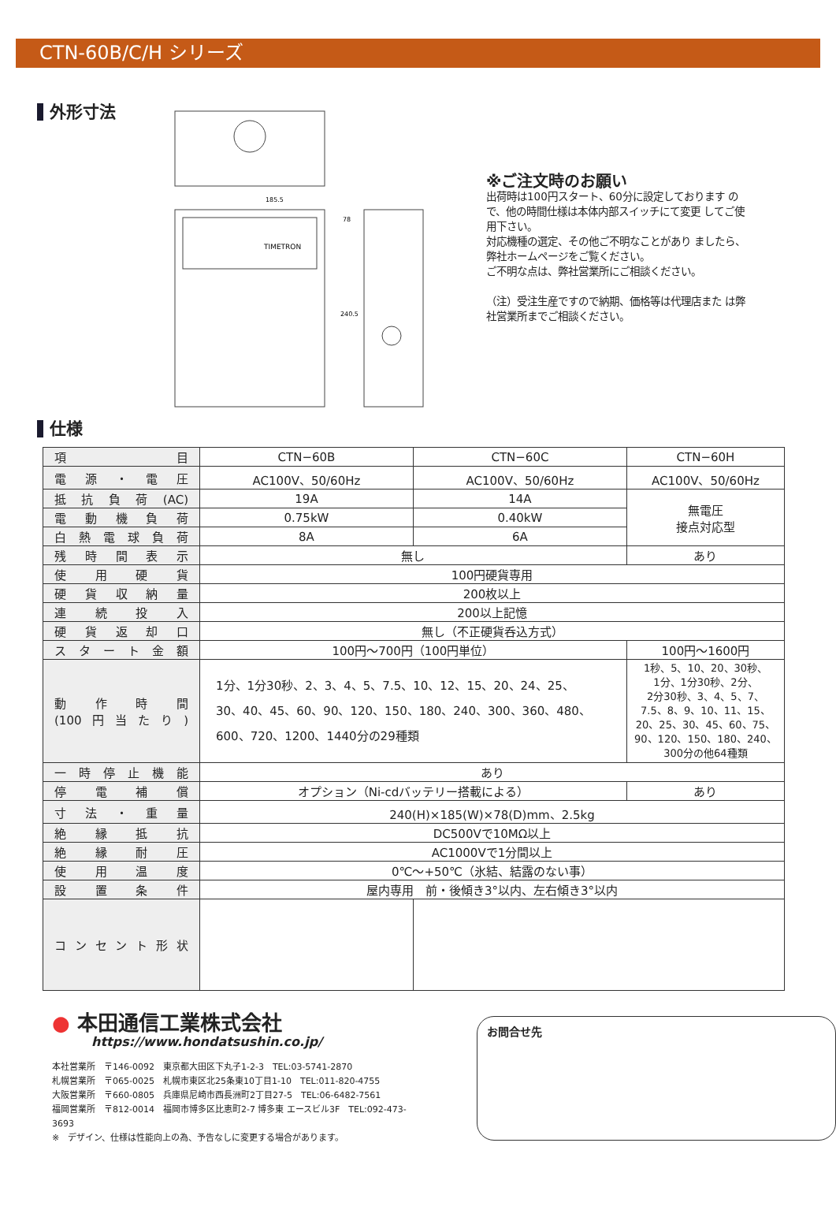CTN-60B/C/H シリーズ
外形寸法
185.5
TIMETRON
78
240.5
※ご注文時のお願い
出荷時は100円スタート、60分に設定しております ので、他の時間仕様は本体内部スイッチにて変更 してご使用下さい。
対応機種の選定、その他ご不明なことがあり ましたら、弊社ホームページをご覧ください。
ご不明な点は、弊社営業所にご相談ください。
（注）受注生産ですので納期、価格等は代理店また は弊社営業所までご相談ください。
仕様
| 項目 | CTN−60B | CTN−60C | CTN−60H |
| 電源・電圧 | AC100V、50/60Hz | AC100V、50/60Hz | AC100V、50/60Hz |
| 抵抗負荷(AC) | 19A | 14A | 無電圧 接点対応型 |
| 電動機負荷 | 0.75kW | 0.40kW | |
| 白熱電球負荷 | 8A | 6A | |
| 残時間表示 | 無し | | あり |
| 使用硬貨 | 100円硬貨専用 | | |
| 硬貨収納量 | 200枚以上 | | |
| 連続投入 | 200以上記憶 | | |
| 硬貨返却口 | 無し（不正硬貨呑込方式） | | |
| スタート金額 | 100円〜700円（100円単位） | | 100円〜1600円 |
| 動作時間 (100円当たり) | 1分、1分30秒、2、3、4、5、7.5、10、12、15、20、24、25、 30、40、45、60、90、120、150、180、240、300、360、480、 600、720、1200、1440分の29種類 | | 1秒、5、10、20、30秒、 1分、1分30秒、2分、 2分30秒、3、4、5、7、 7.5、8、9、10、11、15、 20、25、30、45、60、75、 90、120、150、180、240、 300分の他64種類 |
| 一時停止機能 | あり | | |
| 停電補償 | オプション（Ni-cdバッテリー搭載による） | | あり |
| 寸法・重量 | 240(H)×185(W)×78(D)mm、2.5kg | | |
| 絶縁抵抗 | DC500Vで10MΩ以上 | | |
| 絶縁耐圧 | AC1000Vで1分間以上 | | |
| 使用温度 | 0℃〜+50℃（氷結、結露のない事） | | |
| 設置条件 | 屋内専用 前・後傾き3°以内、左右傾き3°以内 | | |
| コンセント形状 | | | |
● 本田通信工業株式会社
https://www.hondatsushin.co.jp/
本社営業所　〒146-0092　東京都大田区下丸子1-2-3　TEL:03-5741-2870
札幌営業所　〒065-0025　札幌市東区北25条東10丁目1-10　TEL:011-820-4755
大阪営業所　〒660-0805　兵庫県尼崎市西長洲町2丁目27-5　TEL:06-6482-7561
福岡営業所　〒812-0014　福岡市博多区比恵町2-7 博多東 エースビル3F　TEL:092-473-3693
※　デザイン、仕様は性能向上の為、予告なしに変更する場合があります。
お問合せ先